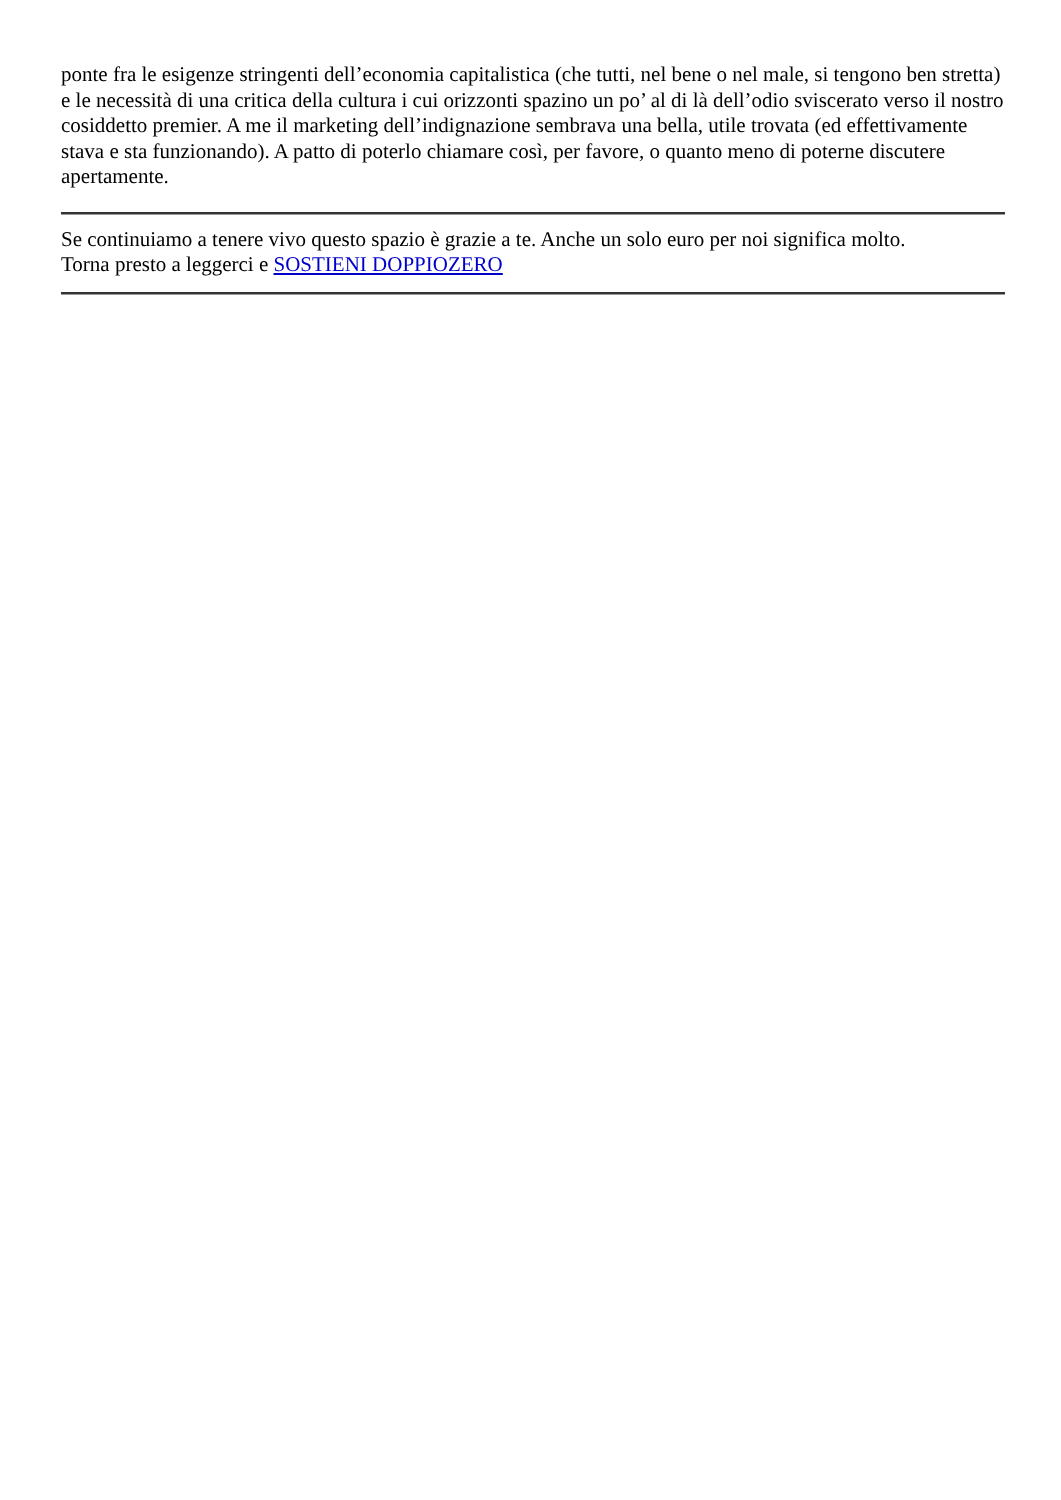ponte fra le esigenze stringenti dell’economia capitalistica (che tutti, nel bene o nel male, si tengono ben stretta) e le necessità di una critica della cultura i cui orizzonti spazino un po’ al di là dell’odio sviscerato verso il nostro cosiddetto premier. A me il marketing dell’indignazione sembrava una bella, utile trovata (ed effettivamente stava e sta funzionando). A patto di poterlo chiamare così, per favore, o quanto meno di poterne discutere apertamente.
Se continuiamo a tenere vivo questo spazio è grazie a te. Anche un solo euro per noi significa molto.
Torna presto a leggerci e SOSTIENI DOPPIOZERO